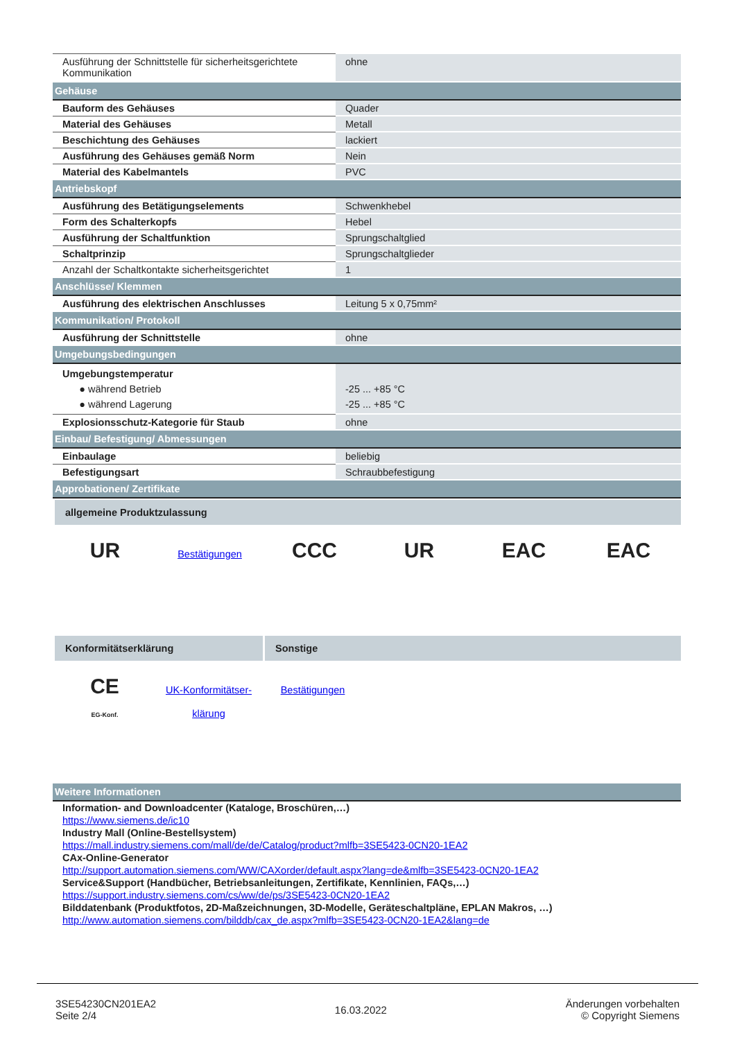| Ausführung der Schnittstelle für sicherheitsgerichtete Kommunikation | ohne |
| Gehäuse | |
| Bauform des Gehäuses | Quader |
| Material des Gehäuses | Metall |
| Beschichtung des Gehäuses | lackiert |
| Ausführung des Gehäuses gemäß Norm | Nein |
| Material des Kabelmantels | PVC |
| Antriebskopf | |
| Ausführung des Betätigungselements | Schwenkhebel |
| Form des Schalterkopfs | Hebel |
| Ausführung der Schaltfunktion | Sprungschaltglied |
| Schaltprinzip | Sprungschaltglieder |
| Anzahl der Schaltkontakte sicherheitsgerichtet | 1 |
| Anschlüsse/ Klemmen | |
| Ausführung des elektrischen Anschlusses | Leitung 5 x 0,75mm² |
| Kommunikation/ Protokoll | |
| Ausführung der Schnittstelle | ohne |
| Umgebungsbedingungen | |
| Umgebungstemperatur ● während Betrieb ● während Lagerung | -25 ... +85 °C -25 ... +85 °C |
| Explosionsschutz-Kategorie für Staub | ohne |
| Einbau/ Befestigung/ Abmessungen | |
| Einbaulage | beliebig |
| Befestigungsart | Schraubbefestigung |
| Approbationen/ Zertifikate | |
allgemeine Produktzulassung
UR
Bestätigungen
CCC UR EAC EAC
Konformitätserklärung Sonstige
CE
EG-Konf.
UK-Konformitätser-
klärung
Bestätigungen
| Weitere Informationen |
Information- and Downloadcenter (Kataloge, Broschüren,…)
https://www.siemens.de/ic10
Industry Mall (Online-Bestellsystem)
https://mall.industry.siemens.com/mall/de/de/Catalog/product?mlfb=3SE5423-0CN20-1EA2
CAx-Online-Generator
http://support.automation.siemens.com/WW/CAXorder/default.aspx?lang=de&mlfb=3SE5423-0CN20-1EA2
Service&Support (Handbücher, Betriebsanleitungen, Zertifikate, Kennlinien, FAQs,…)
https://support.industry.siemens.com/cs/ww/de/ps/3SE5423-0CN20-1EA2
Bilddatenbank (Produktfotos, 2D-Maßzeichnungen, 3D-Modelle, Geräteschaltpläne, EPLAN Makros, …)
http://www.automation.siemens.com/bilddb/cax_de.aspx?mlfb=3SE5423-0CN20-1EA2&lang=de
3SE54230CN201EA2
Seite 2/4
16.03.2022
Änderungen vorbehalten
© Copyright Siemens